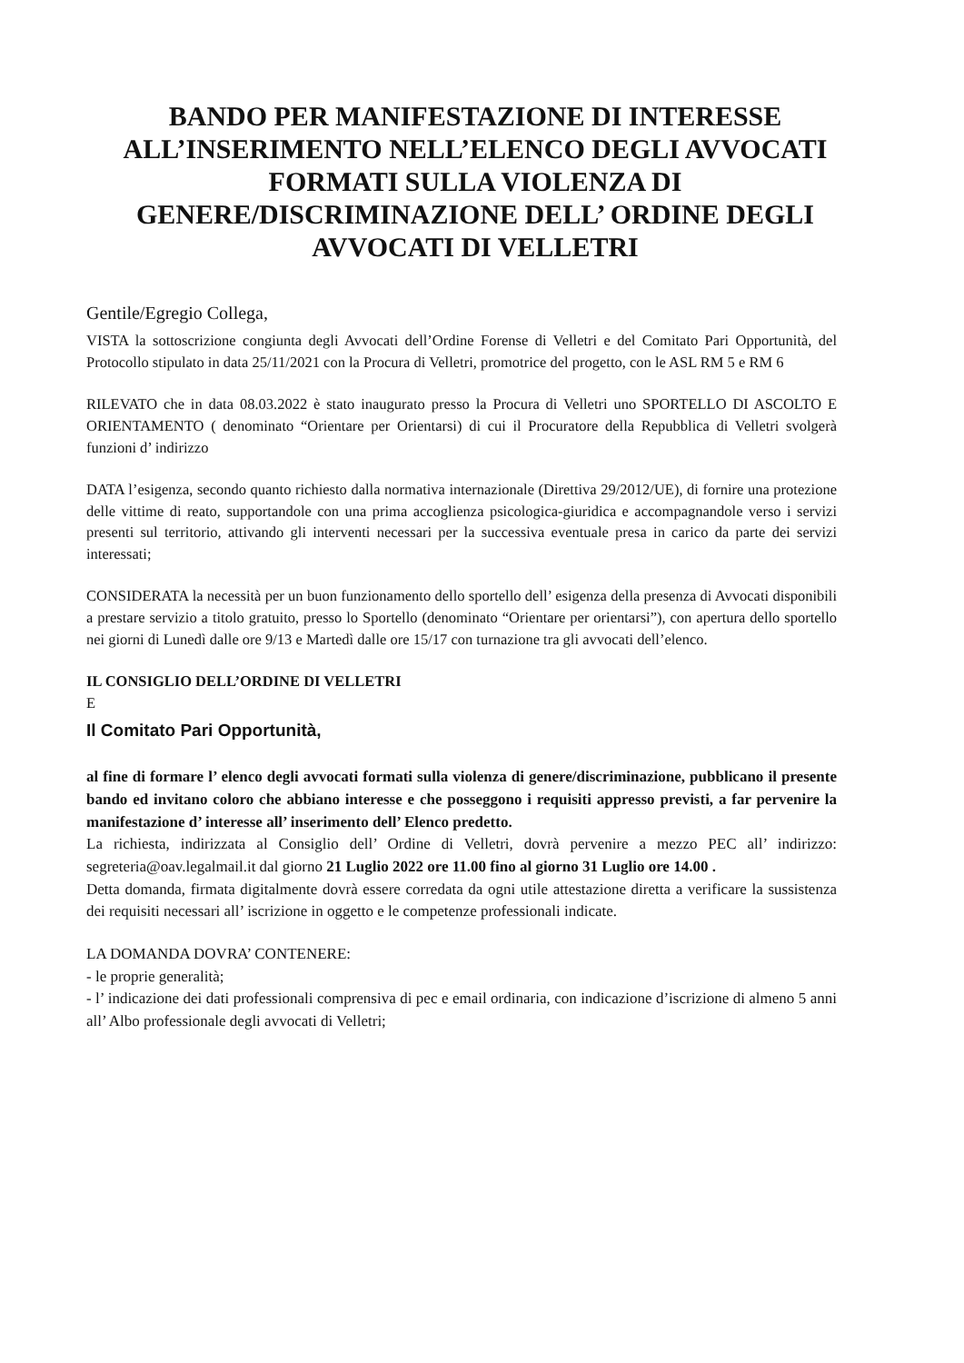BANDO PER MANIFESTAZIONE DI INTERESSE ALL’INSERIMENTO NELL’ELENCO DEGLI AVVOCATI FORMATI SULLA VIOLENZA DI GENERE/DISCRIMINAZIONE DELL’ ORDINE DEGLI AVVOCATI DI VELLETRI
Gentile/Egregio Collega,
VISTA la sottoscrizione congiunta degli Avvocati dell’Ordine Forense di Velletri e del Comitato Pari Opportunità, del Protocollo stipulato in data 25/11/2021 con la Procura di Velletri, promotrice del progetto, con le ASL RM 5 e RM 6
RILEVATO che in data 08.03.2022 è stato inaugurato presso la Procura di Velletri uno SPORTELLO DI ASCOLTO E ORIENTAMENTO ( denominato “Orientare per Orientarsi) di cui il Procuratore della Repubblica di Velletri svolgerà funzioni d’ indirizzo
DATA l’esigenza, secondo quanto richiesto dalla normativa internazionale (Direttiva 29/2012/UE), di fornire una protezione delle vittime di reato, supportandole con una prima accoglienza psicologica-giuridica e accompagnandole verso i servizi presenti sul territorio, attivando gli interventi necessari per la successiva eventuale presa in carico da parte dei servizi interessati;
CONSIDERATA la necessità per un buon funzionamento dello sportello dell’ esigenza della presenza di Avvocati disponibili a prestare servizio a titolo gratuito, presso lo Sportello (denominato “Orientare per orientarsi”), con apertura dello sportello nei giorni di Lunedì dalle ore 9/13 e Martedì dalle ore 15/17 con turnazione tra gli avvocati dell’elenco.
IL CONSIGLIO DELL’ORDINE DI VELLETRI
E
Il Comitato Pari Opportunità,
al fine di formare l’ elenco degli avvocati formati sulla violenza di genere/discriminazione, pubblicano il presente bando ed invitano coloro che abbiano interesse e che posseggono i requisiti appresso previsti, a far pervenire la manifestazione d’ interesse all’ inserimento dell’ Elenco predetto.
La richiesta, indirizzata al Consiglio dell’ Ordine di Velletri, dovrà pervenire a mezzo PEC all’ indirizzo: segreteria@oav.legalmail.it dal giorno 21 Luglio 2022 ore 11.00 fino al giorno 31 Luglio ore 14.00 .
Detta domanda, firmata digitalmente dovrà essere corredata da ogni utile attestazione diretta a verificare la sussistenza dei requisiti necessari all’ iscrizione in oggetto e le competenze professionali indicate.
LA DOMANDA DOVRA’ CONTENERE:
- le proprie generalità;
- l’ indicazione dei dati professionali comprensiva di pec e email ordinaria, con indicazione d’iscrizione di almeno 5 anni all’ Albo professionale degli avvocati di Velletri;